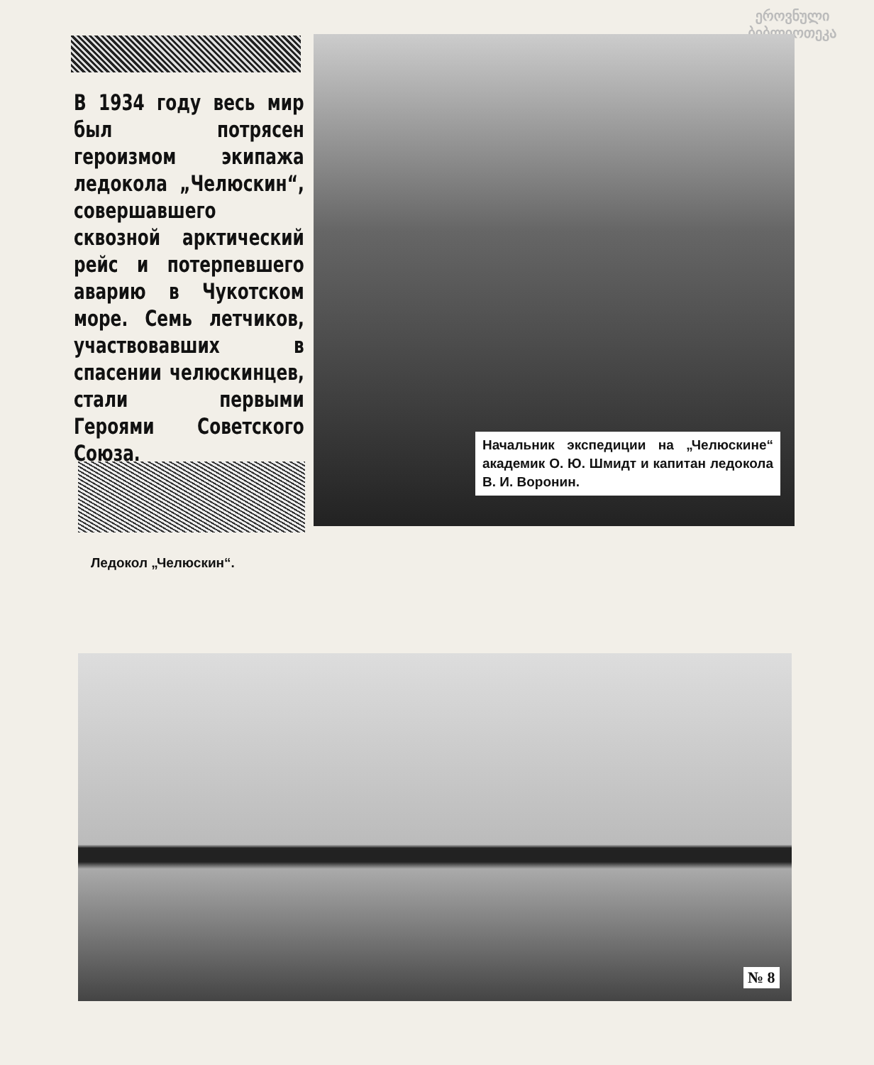ეროვნული ბიბლიოთეკა
В 1934 году весь мир был потрясен героизмом экипажа ледокола „Челюскин“, совершавшего сквозной арктический рейс и потерпевшего аварию в Чукотском море. Семь летчиков, участвовавших в спасении челюскинцев, стали первыми Героями Советского Союза.
Начальник экспедиции на „Челюскине“ академик О. Ю. Шмидт и капитан ледокола В. И. Воронин.
Ледокол „Челюскин“.
№ 8